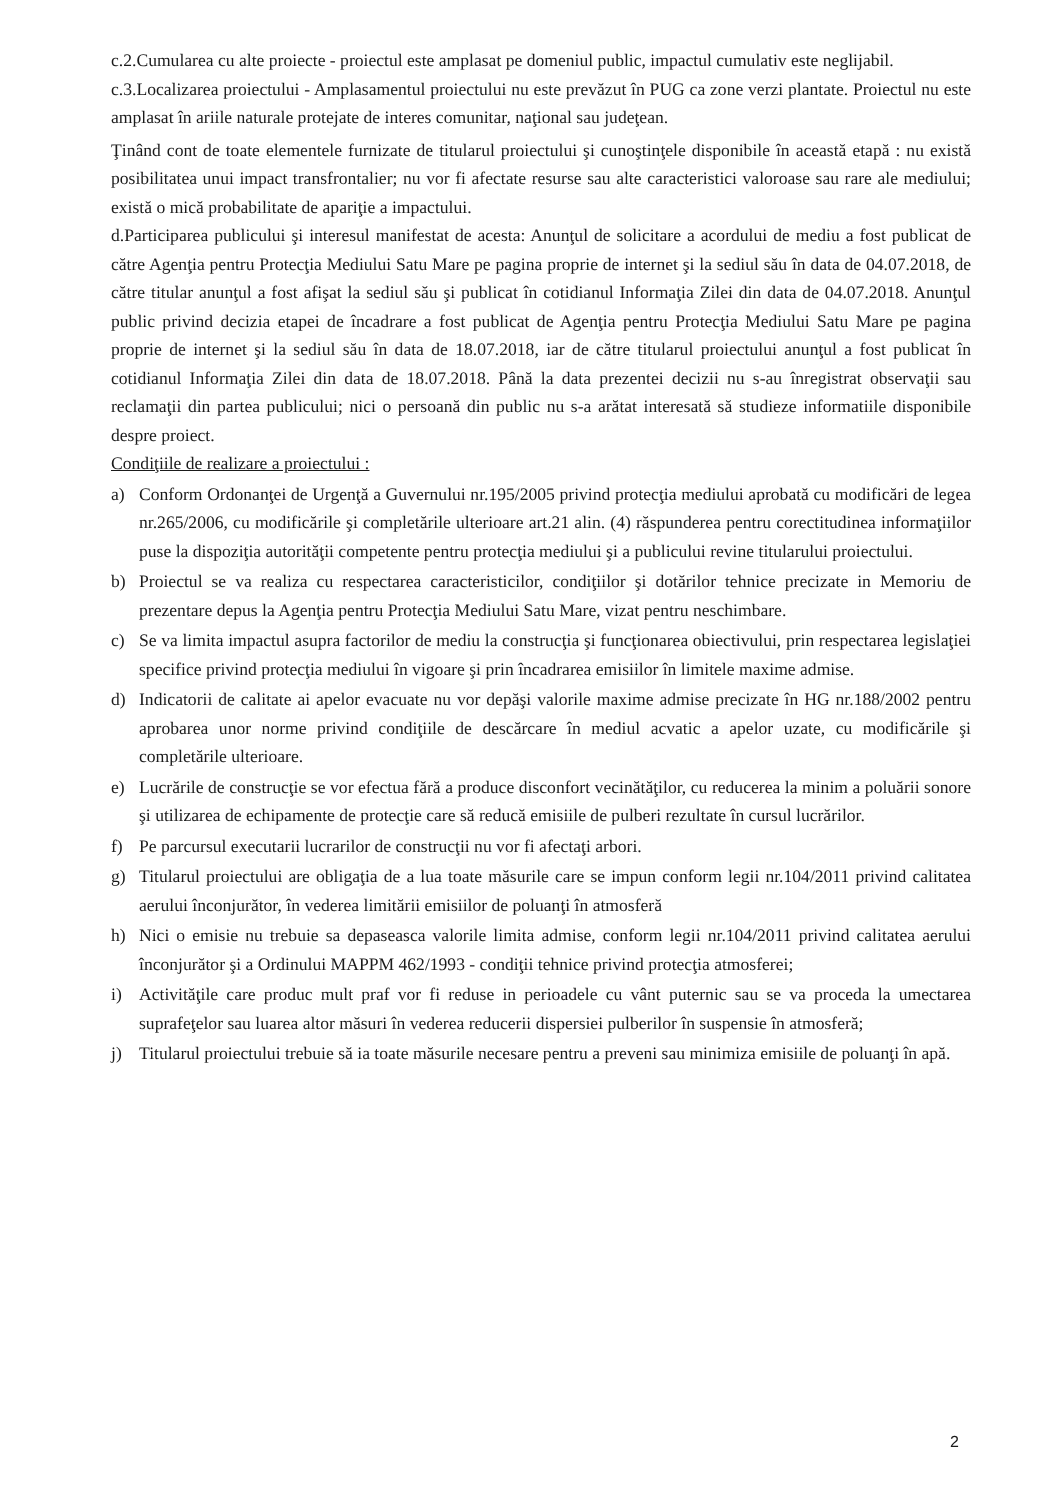c.2.Cumularea cu alte proiecte - proiectul este amplasat pe domeniul public, impactul cumulativ este neglijabil.
c.3.Localizarea proiectului - Amplasamentul proiectului nu este prevăzut în PUG ca zone verzi plantate. Proiectul nu este amplasat în ariile naturale protejate de interes comunitar, naţional sau judeţean.
Ţinând cont de toate elementele furnizate de titularul proiectului şi cunoştinţele disponibile în această etapă : nu există posibilitatea unui impact transfrontalier; nu vor fi afectate resurse sau alte caracteristici valoroase sau rare ale mediului; există o mică probabilitate de apariţie a impactului.
d.Participarea publicului şi interesul manifestat de acesta: Anunţul de solicitare a acordului de mediu a fost publicat de către Agenţia pentru Protecţia Mediului Satu Mare pe pagina proprie de internet şi la sediul său în data de 04.07.2018, de către titular anunţul a fost afişat la sediul său şi publicat în cotidianul Informaţia Zilei din data de 04.07.2018. Anunţul public privind decizia etapei de încadrare a fost publicat de Agenţia pentru Protecţia Mediului Satu Mare pe pagina proprie de internet şi la sediul său în data de 18.07.2018, iar de către titularul proiectului anunţul a fost publicat în cotidianul Informaţia Zilei din data de 18.07.2018. Până la data prezentei decizii nu s-au înregistrat observaţii sau reclamaţii din partea publicului; nici o persoană din public nu s-a arătat interesată să studieze informatiile disponibile despre proiect.
Condiţiile de realizare a proiectului :
a) Conform Ordonanţei de Urgenţă a Guvernului nr.195/2005 privind protecţia mediului aprobată cu modificări de legea nr.265/2006, cu modificările şi completările ulterioare art.21 alin. (4) răspunderea pentru corectitudinea informaţiilor puse la dispoziţia autorităţii competente pentru protecţia mediului şi a publicului revine titularului proiectului.
b) Proiectul se va realiza cu respectarea caracteristicilor, condiţiilor şi dotărilor tehnice precizate in Memoriu de prezentare depus la Agenţia pentru Protecţia Mediului Satu Mare, vizat pentru neschimbare.
c) Se va limita impactul asupra factorilor de mediu la construcţia şi funcţionarea obiectivului, prin respectarea legislaţiei specifice privind protecţia mediului în vigoare şi prin încadrarea emisiilor în limitele maxime admise.
d) Indicatorii de calitate ai apelor evacuate nu vor depăşi valorile maxime admise precizate în HG nr.188/2002 pentru aprobarea unor norme privind condiţiile de descărcare în mediul acvatic a apelor uzate, cu modificările şi completările ulterioare.
e) Lucrările de construcţie se vor efectua fără a produce disconfort vecinătăţilor, cu reducerea la minim a poluării sonore şi utilizarea de echipamente de protecţie care să reducă emisiile de pulberi rezultate în cursul lucrărilor.
f) Pe parcursul executarii lucrarilor de construcţii nu vor fi afectaţi arbori.
g) Titularul proiectului are obligaţia de a lua toate măsurile care se impun conform legii nr.104/2011 privind calitatea aerului înconjurător, în vederea limitării emisiilor de poluanţi în atmosferă
h) Nici o emisie nu trebuie sa depaseasca valorile limita admise, conform legii nr.104/2011 privind calitatea aerului înconjurător şi a Ordinului MAPPM 462/1993 - condiţii tehnice privind protecţia atmosferei;
i) Activităţile care produc mult praf vor fi reduse in perioadele cu vânt puternic sau se va proceda la umectarea suprafeţelor sau luarea altor măsuri în vederea reducerii dispersiei pulberilor în suspensie în atmosferă;
j) Titularul proiectului trebuie să ia toate măsurile necesare pentru a preveni sau minimiza emisiile de poluanţi în apă.
2